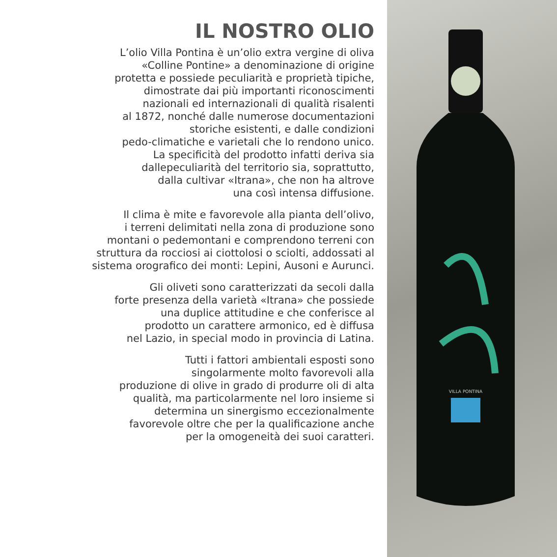IL NOSTRO OLIO
L’olio Villa Pontina è un’olio extra vergine di oliva
«Colline Pontine» a denominazione di origine
protetta e possiede peculiarità e proprietà tipiche,
dimostrate dai più importanti riconoscimenti
nazionali ed internazionali di qualità risalenti
al 1872, nonché dalle numerose documentazioni
storiche esistenti, e dalle condizioni
pedo-climatiche e varietali che lo rendono unico.
La specificità del prodotto infatti deriva sia
dallepeculiarità del territorio sia, soprattutto,
dalla cultivar «Itrana», che non ha altrove
una così intensa diffusione.
Il clima è mite e favorevole alla pianta dell’olivo,
i terreni delimitati nella zona di produzione sono
montani o pedemontani e comprendono terreni con
struttura da rocciosi ai ciottolosi o sciolti, addossati al
sistema orografico dei monti: Lepini, Ausoni e Aurunci.
Gli oliveti sono caratterizzati da secoli dalla
forte presenza della varietà «Itrana» che possiede
una duplice attitudine e che conferisce al
prodotto un carattere armonico, ed è diffusa
nel Lazio, in special modo in provincia di Latina.
Tutti i fattori ambientali esposti sono
singolarmente molto favorevoli alla
produzione di olive in grado di produrre oli di alta
qualità, ma particolarmente nel loro insieme si
determina un sinergismo eccezionalmente
favorevole oltre che per la qualificazione anche
per la omogeneità dei suoi caratteri.
VILLA PONTINA